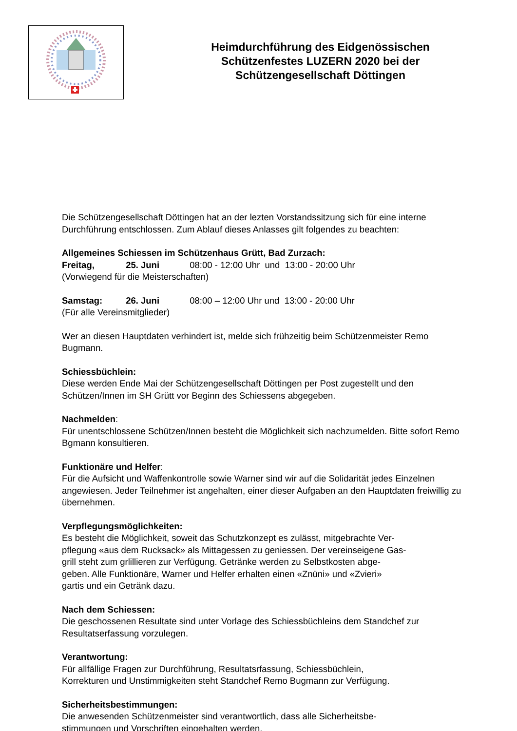Heimdurchführung des Eidgenössischen
Schützenfestes LUZERN 2020 bei der
Schützengesellschaft Döttingen
Die Schützengesellschaft Döttingen hat an der lezten Vorstandssitzung sich für eine interne Durchführung entschlossen. Zum Ablauf dieses Anlasses gilt folgendes zu beachten:
Allgemeines Schiessen im Schützenhaus Grütt, Bad Zurzach:
Freitag, 25. Juni 08:00 - 12:00 Uhr und 13:00 - 20:00 Uhr
(Vorwiegend für die Meisterschaften)
Samstag: 26. Juni 08:00 – 12:00 Uhr und 13:00 - 20:00 Uhr
(Für alle Vereinsmitglieder)
Wer an diesen Hauptdaten verhindert ist, melde sich frühzeitig beim Schützenmeister Remo Bugmann.
Schiessbüchlein:
Diese werden Ende Mai der Schützengesellschaft Döttingen per Post zugestellt und den Schützen/Innen im SH Grütt vor Beginn des Schiessens abgegeben.
Nachmelden:
Für unentschlossene Schützen/Innen besteht die Möglichkeit sich nachzumelden. Bitte sofort Remo Bgmann konsultieren.
Funktionäre und Helfer:
Für die Aufsicht und Waffenkontrolle sowie Warner sind wir auf die Solidarität jedes Einzelnen angewiesen. Jeder Teilnehmer ist angehalten, einer dieser Aufgaben an den Hauptdaten freiwillig zu übernehmen.
Verpflegungsmöglichkeiten:
Es besteht die Möglichkeit, soweit das Schutzkonzept es zulässt, mitgebrachte Ver-
pflegung «aus dem Rucksack» als Mittagessen zu geniessen. Der vereinseigene Gas-
grill steht zum grlillieren zur Verfügung. Getränke werden zu Selbstkosten abge-
geben. Alle Funktionäre, Warner und Helfer erhalten einen «Znüni» und «Zvieri»
gartis und ein Getränk dazu.
Nach dem Schiessen:
Die geschossenen Resultate sind unter Vorlage des Schiessbüchleins dem Standchef zur Resultatserfassung vorzulegen.
Verantwortung:
Für allfällige Fragen zur Durchführung, Resultatsrfassung, Schiessbüchlein,
Korrekturen und Unstimmigkeiten steht Standchef Remo Bugmann zur Verfügung.
Sicherheitsbestimmungen:
Die anwesenden Schützenmeister sind verantwortlich, dass alle Sicherheitsbe-
stimmungen und Vorschriften eingehalten werden.